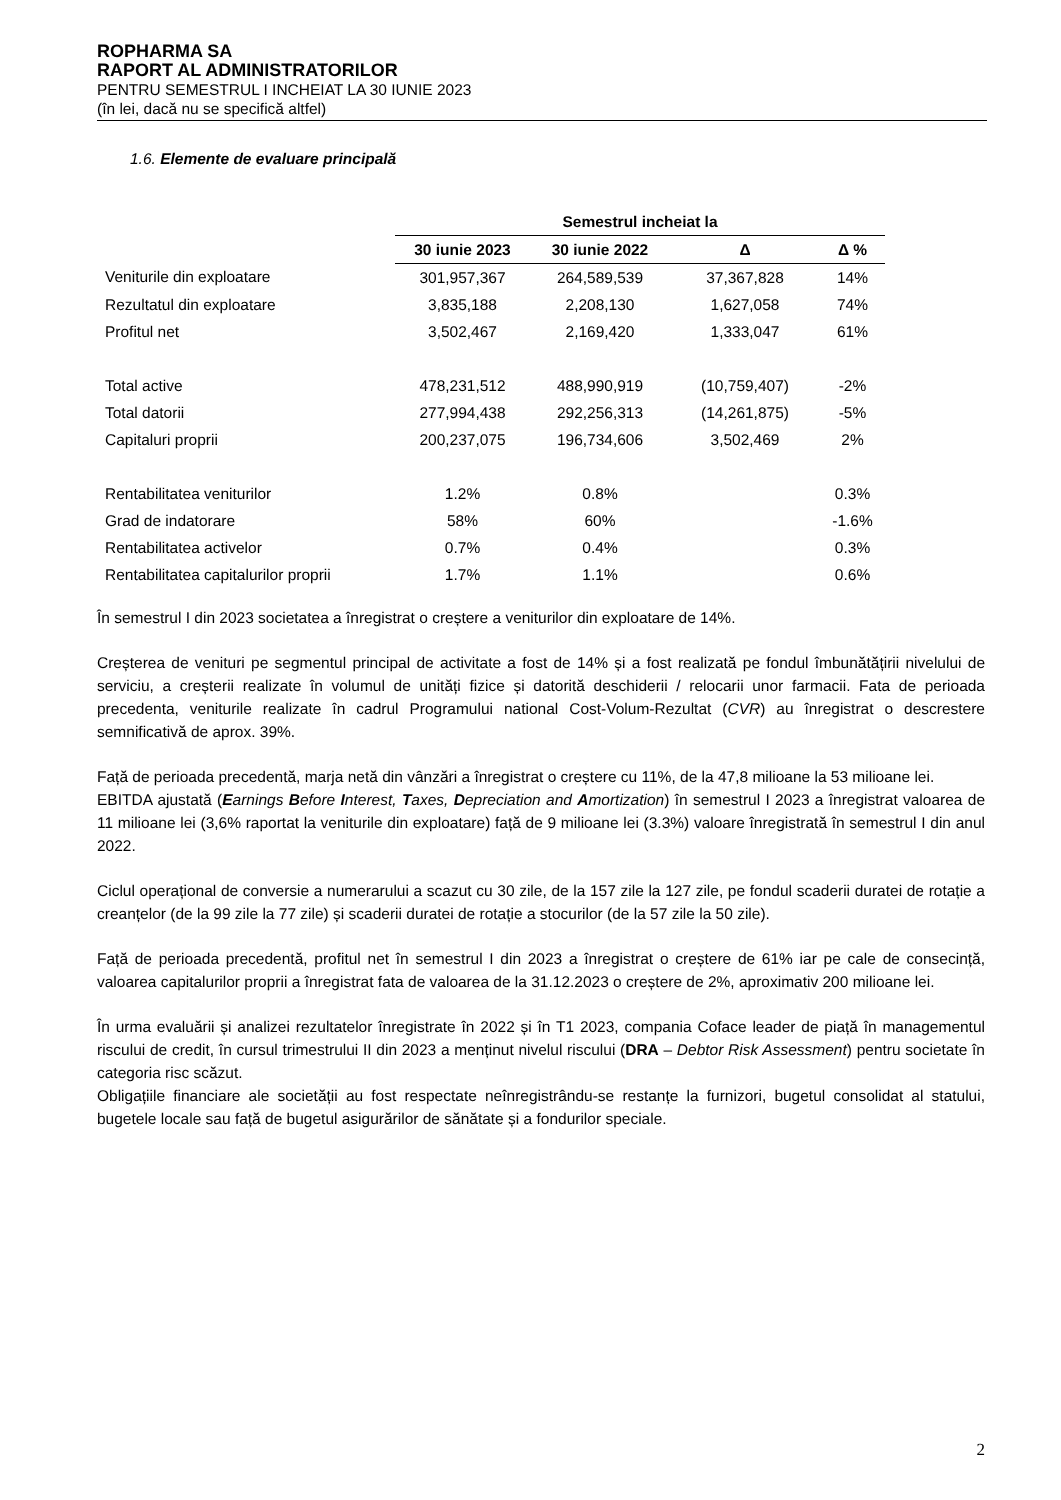ROPHARMA SA
RAPORT AL ADMINISTRATORILOR
PENTRU SEMESTRUL I INCHEIAT LA 30 IUNIE 2023
(în lei, dacă nu se specifică altfel)
1.6. Elemente de evaluare principală
| | Semestrul incheiat la | | | |
| --- | --- | --- | --- | --- |
| | 30 iunie 2023 | 30 iunie 2022 | Δ | Δ % |
| Veniturile din exploatare | 301,957,367 | 264,589,539 | 37,367,828 | 14% |
| Rezultatul din exploatare | 3,835,188 | 2,208,130 | 1,627,058 | 74% |
| Profitul net | 3,502,467 | 2,169,420 | 1,333,047 | 61% |
| Total active | 478,231,512 | 488,990,919 | (10,759,407) | -2% |
| Total datorii | 277,994,438 | 292,256,313 | (14,261,875) | -5% |
| Capitaluri proprii | 200,237,075 | 196,734,606 | 3,502,469 | 2% |
| Rentabilitatea veniturilor | 1.2% | 0.8% | | 0.3% |
| Grad de indatorare | 58% | 60% | | -1.6% |
| Rentabilitatea activelor | 0.7% | 0.4% | | 0.3% |
| Rentabilitatea capitalurilor proprii | 1.7% | 1.1% | | 0.6% |
În semestrul I din 2023 societatea a înregistrat o creștere a veniturilor din exploatare de 14%.
Creșterea de venituri pe segmentul principal de activitate a fost de 14% și a fost realizată pe fondul îmbunătățirii nivelului de serviciu, a creșterii realizate în volumul de unități fizice și datorită deschiderii / relocarii unor farmacii. Fata de perioada precedenta, veniturile realizate în cadrul Programului national Cost-Volum-Rezultat (CVR) au înregistrat o descrestere semnificativă de aprox. 39%.
Față de perioada precedentă, marja netă din vânzări a înregistrat o creștere cu 11%, de la 47,8 milioane la 53 milioane lei.
EBITDA ajustată (Earnings Before Interest, Taxes, Depreciation and Amortization) în semestrul I 2023 a înregistrat valoarea de 11 milioane lei (3,6% raportat la veniturile din exploatare) față de 9 milioane lei (3.3%) valoare înregistrată în semestrul I din anul 2022.
Ciclul operațional de conversie a numerarului a scazut cu 30 zile, de la 157 zile la 127 zile, pe fondul scaderii duratei de rotație a creanțelor (de la 99 zile la 77 zile) și scaderii duratei de rotație a stocurilor (de la 57 zile la 50 zile).
Față de perioada precedentă, profitul net în semestrul I din 2023 a înregistrat o creștere de 61% iar pe cale de consecință, valoarea capitalurilor proprii a înregistrat fata de valoarea de la 31.12.2023 o creștere de 2%, aproximativ 200 milioane lei.
În urma evaluării și analizei rezultatelor înregistrate în 2022 și în T1 2023, compania Coface leader de piață în managementul riscului de credit, în cursul trimestrului II din 2023 a menținut nivelul riscului (DRA – Debtor Risk Assessment) pentru societate în categoria risc scăzut.
Obligațiile financiare ale societății au fost respectate neînregistrându-se restanțe la furnizori, bugetul consolidat al statului, bugetele locale sau față de bugetul asigurărilor de sănătate și a fondurilor speciale.
2